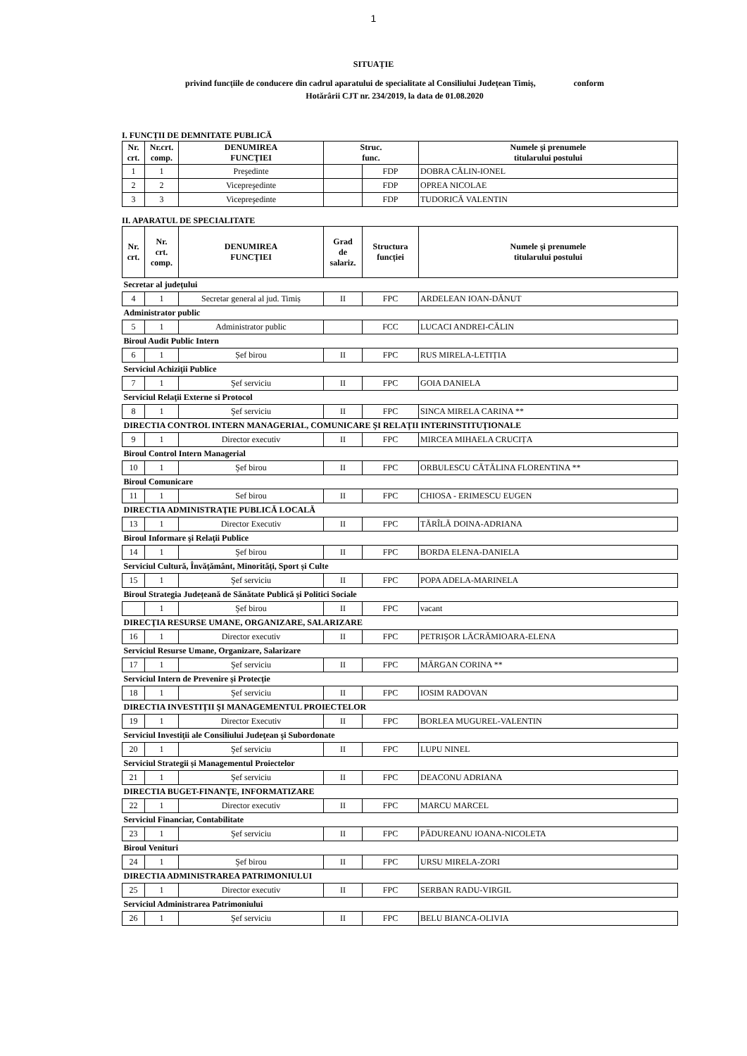1
SITUAȚIE
privind funcțiile de conducere din cadrul aparatului de specialitate al Consiliului Județean Timiș, conform
Hotărârii CJT nr. 234/2019, la data de 01.08.2020
I. FUNCȚII DE DEMNITATE PUBLICĂ
| Nr. crt. | Nr.crt. comp. | DENUMIREA FUNCŢIEI | Struc. func. | | Numele şi prenumele titularului postului |
| --- | --- | --- | --- | --- | --- |
| 1 | 1 | Preşedinte | | FDP | DOBRA CĂLIN-IONEL |
| 2 | 2 | Vicepreşedinte | | FDP | OPREA NICOLAE |
| 3 | 3 | Vicepreşedinte | | FDP | TUDORICĂ VALENTIN |
II. APARATUL DE SPECIALITATE
| Nr. crt. | Nr. crt. comp. | DENUMIREA FUNCŢIEI | Grad de salariz. | Structura funcției | Numele şi prenumele titularului postului |
| --- | --- | --- | --- | --- | --- |
| Secretar al judeţului | | | | | |
| 4 | 1 | Secretar general al jud. Timiș | II | FPC | ARDELEAN IOAN-DĂNUT |
| Administrator public | | | | | |
| 5 | 1 | Administrator public | | FCC | LUCACI ANDREI-CĂLIN |
| Biroul Audit Public Intern | | | | | |
| 6 | 1 | Șef birou | II | FPC | RUS MIRELA-LETIȚIA |
| Serviciul Achiziţii Publice | | | | | |
| 7 | 1 | Şef serviciu | II | FPC | GOIA DANIELA |
| Serviciul Relaţii Externe si Protocol | | | | | |
| 8 | 1 | Şef serviciu | II | FPC | SINCA MIRELA CARINA ** |
| DIRECTIA CONTROL INTERN MANAGERIAL, COMUNICARE ŞI RELAŢII INTERINSTITUŢIONALE | | | | | |
| 9 | 1 | Director executiv | II | FPC | MIRCEA MIHAELA CRUCIȚA |
| Biroul Control Intern Managerial | | | | | |
| 10 | 1 | Şef birou | II | FPC | ORBULESCU CĂTĂLINA FLORENTINA ** |
| Biroul Comunicare | | | | | |
| 11 | 1 | Sef birou | II | FPC | CHIOSA - ERIMESCU EUGEN |
| DIRECTIA ADMINISTRAŢIE PUBLICĂ LOCALĂ | | | | | |
| 13 | 1 | Director Executiv | II | FPC | TĂRÎLĂ DOINA-ADRIANA |
| Biroul Informare şi Relaţii Publice | | | | | |
| 14 | 1 | Şef birou | II | FPC | BORDA ELENA-DANIELA |
| Serviciul Cultură, Învăţământ, Minorități, Sport și Culte | | | | | |
| 15 | 1 | Şef serviciu | II | FPC | POPA ADELA-MARINELA |
| Biroul Strategia Județeană de Sănătate Publică și Politici Sociale | | | | | |
| | 1 | Şef birou | II | FPC | vacant |
| DIRECŢIA RESURSE UMANE, ORGANIZARE, SALARIZARE | | | | | |
| 16 | 1 | Director executiv | II | FPC | PETRIŞOR LĂCRĂMIOARA-ELENA |
| Serviciul Resurse Umane, Organizare, Salarizare | | | | | |
| 17 | 1 | Şef serviciu | II | FPC | MĂRGAN CORINA ** |
| Serviciul Intern de Prevenire și Protecție | | | | | |
| 18 | 1 | Şef serviciu | II | FPC | IOSIM RADOVAN |
| DIRECTIA INVESTIŢII ŞI MANAGEMENTUL PROIECTELOR | | | | | |
| 19 | 1 | Director Executiv | II | FPC | BORLEA MUGUREL-VALENTIN |
| Serviciul Investiţii ale Consiliului Judeţean şi Subordonate | | | | | |
| 20 | 1 | Şef serviciu | II | FPC | LUPU NINEL |
| Serviciul Strategii și Managementul Proiectelor | | | | | |
| 21 | 1 | Şef serviciu | II | FPC | DEACONU ADRIANA |
| DIRECTIA BUGET-FINANŢE, INFORMATIZARE | | | | | |
| 22 | 1 | Director executiv | II | FPC | MARCU MARCEL |
| Serviciul Financiar, Contabilitate | | | | | |
| 23 | 1 | Şef serviciu | II | FPC | PĂDUREANU IOANA-NICOLETA |
| Biroul Venituri | | | | | |
| 24 | 1 | Şef birou | II | FPC | URSU MIRELA-ZORI |
| DIRECTIA ADMINISTRAREA PATRIMONIULUI | | | | | |
| 25 | 1 | Director executiv | II | FPC | SERBAN RADU-VIRGIL |
| Serviciul Administrarea Patrimoniului | | | | | |
| 26 | 1 | Şef serviciu | II | FPC | BELU BIANCA-OLIVIA |